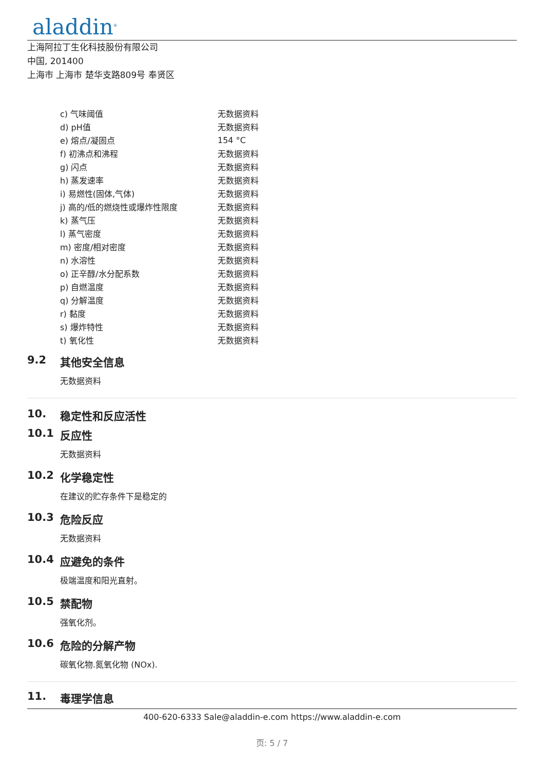aladdin<sup>®</sup>
上海阿拉丁生化科技股份有限公司
中国, 201400
上海市 上海市 楚华支路809号 奉贤区
| c) 气味阈值 | 无数据资料 |
| d) pH值 | 无数据资料 |
| e) 熔点/凝固点 | 154 °C |
| f) 初沸点和沸程 | 无数据资料 |
| g) 闪点 | 无数据资料 |
| h) 蒸发速率 | 无数据资料 |
| i) 易燃性(固体,气体) | 无数据资料 |
| j) 高的/低的燃烧性或爆炸性限度 | 无数据资料 |
| k) 蒸气压 | 无数据资料 |
| l) 蒸气密度 | 无数据资料 |
| m) 密度/相对密度 | 无数据资料 |
| n) 水溶性 | 无数据资料 |
| o) 正辛醇/水分配系数 | 无数据资料 |
| p) 自燃温度 | 无数据资料 |
| q) 分解温度 | 无数据资料 |
| r) 黏度 | 无数据资料 |
| s) 爆炸特性 | 无数据资料 |
| t) 氧化性 | 无数据资料 |
9.2 其他安全信息
无数据资料
10. 稳定性和反应活性
10.1 反应性
无数据资料
10.2 化学稳定性
在建议的贮存条件下是稳定的
10.3 危险反应
无数据资料
10.4 应避免的条件
极端温度和阳光直射。
10.5 禁配物
强氧化剂。
10.6 危险的分解产物
碳氧化物.氮氧化物 (NOx).
11. 毒理学信息
400-620-6333 Sale@aladdin-e.com https://www.aladdin-e.com
页: 5 / 7